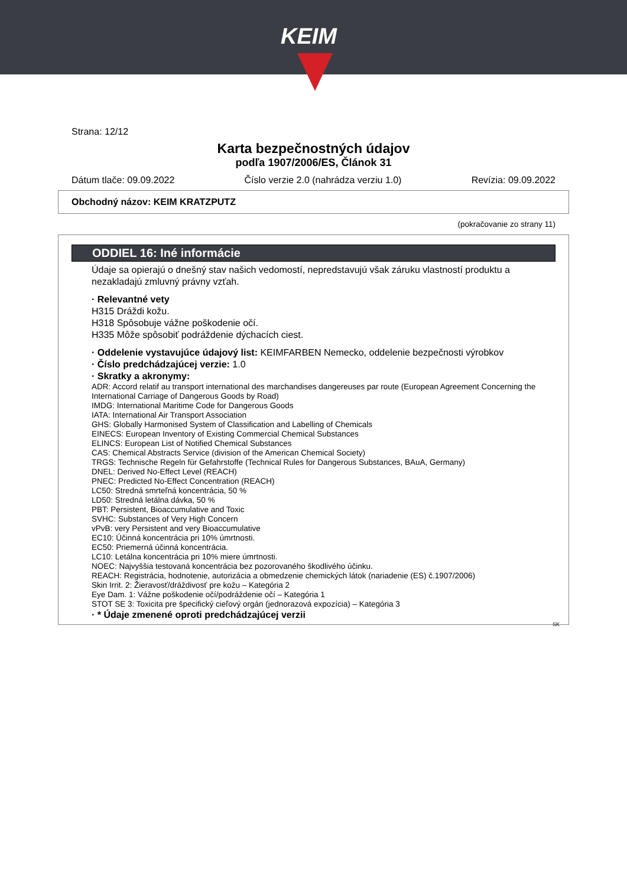KEIM
Strana: 12/12
Karta bezpečnostných údajov
podľa 1907/2006/ES, Článok 31
Dátum tlače: 09.09.2022 Číslo verzie 2.0 (nahrádza verziu 1.0) Revízia: 09.09.2022
Obchodný názov: KEIM KRATZPUTZ
(pokračovanie zo strany 11)
ODDIEL 16: Iné informácie
Údaje sa opierajú o dnešný stav našich vedomostí, nepredstavujú však záruku vlastností produktu a nezakladajú zmluvný právny vzťah.
· Relevantné vety
H315 Dráždi kožu.
H318 Spôsobuje vážne poškodenie očí.
H335 Môže spôsobiť podráždenie dýchacích ciest.
· Oddelenie vystavujúce údajový list: KEIMFARBEN Nemecko, oddelenie bezpečnosti výrobkov
· Číslo predchádzajúcej verzie: 1.0
· Skratky a akronymy:
ADR: Accord relatif au transport international des marchandises dangereuses par route (European Agreement Concerning the International Carriage of Dangerous Goods by Road)
IMDG: International Maritime Code for Dangerous Goods
IATA: International Air Transport Association
GHS: Globally Harmonised System of Classification and Labelling of Chemicals
EINECS: European Inventory of Existing Commercial Chemical Substances
ELINCS: European List of Notified Chemical Substances
CAS: Chemical Abstracts Service (division of the American Chemical Society)
TRGS: Technische Regeln für Gefahrstoffe (Technical Rules for Dangerous Substances, BAuA, Germany)
DNEL: Derived No-Effect Level (REACH)
PNEC: Predicted No-Effect Concentration (REACH)
LC50: Stredná smrteľná koncentrácia, 50 %
LD50: Stredná letálna dávka, 50 %
PBT: Persistent, Bioaccumulative and Toxic
SVHC: Substances of Very High Concern
vPvB: very Persistent and very Bioaccumulative
EC10: Účinná koncentrácia pri 10% úmrtnosti.
EC50: Priemerná účinná koncentrácia.
LC10: Letálna koncentrácia pri 10% miere úmrtnosti.
NOEC: Najvyššia testovaná koncentrácia bez pozorovaného škodlivého účinku.
REACH: Registrácia, hodnotenie, autorizácia a obmedzenie chemických látok (nariadenie (ES) č.1907/2006)
Skin Irrit. 2: Žieravosť/dráždivosť pre kožu – Kategória 2
Eye Dam. 1: Vážne poškodenie očí/podráždenie očí – Kategória 1
STOT SE 3: Toxicita pre špecifický cieľový orgán (jednorazová expozícia) – Kategória 3
· * Údaje zmenené oproti predchádzajúcej verzii
SK